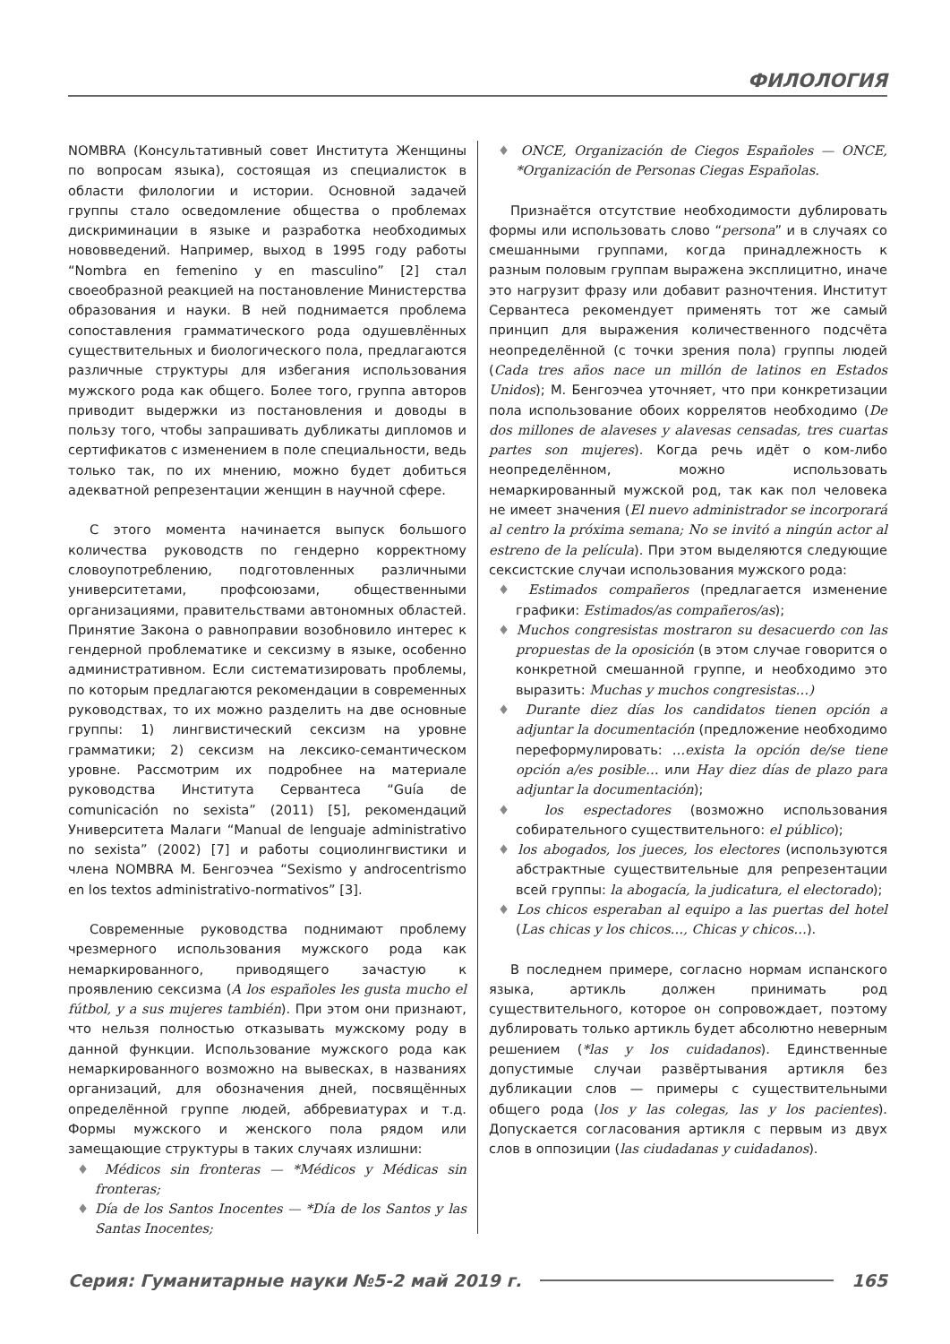ФИЛОЛОГИЯ
NOMBRA (Консультативный совет Института Женщины по вопросам языка), состоящая из специалисток в области филологии и истории. Основной задачей группы стало осведомление общества о проблемах дискриминации в языке и разработка необходимых нововведений. Например, выход в 1995 году работы “Nombra en femenino y en masculino” [2] стал своеобразной реакцией на постановление Министерства образования и науки. В ней поднимается проблема сопоставления грамматического рода одушевлённых существительных и биологического пола, предлагаются различные структуры для избегания использования мужского рода как общего. Более того, группа авторов приводит выдержки из постановления и доводы в пользу того, чтобы запрашивать дубликаты дипломов и сертификатов с изменением в поле специальности, ведь только так, по их мнению, можно будет добиться адекватной репрезентации женщин в научной сфере.
С этого момента начинается выпуск большого количества руководств по гендерно корректному словоупотреблению, подготовленных различными университетами, профсоюзами, общественными организациями, правительствами автономных областей. Принятие Закона о равноправии возобновило интерес к гендерной проблематике и сексизму в языке, особенно административном. Если систематизировать проблемы, по которым предлагаются рекомендации в современных руководствах, то их можно разделить на две основные группы: 1) лингвистический сексизм на уровне грамматики; 2) сексизм на лексико-семантическом уровне. Рассмотрим их подробнее на материале руководства Института Сервантеса “Guía de comunicación no sexista” (2011) [5], рекомендаций Университета Малаги “Manual de lenguaje administrativo no sexista” (2002) [7] и работы социолингвистики и члена NOMBRA М. Бенгоэчеа “Sexismo y androcentrismo en los textos administrativo-normativos” [3].
Современные руководства поднимают проблему чрезмерного использования мужского рода как немаркированного, приводящего зачастую к проявлению сексизма (A los españoles les gusta mucho el fútbol, y a sus mujeres también). При этом они признают, что нельзя полностью отказывать мужскому роду в данной функции. Использование мужского рода как немаркированного возможно на вывесках, в названиях организаций, для обозначения дней, посвящённых определённой группе людей, аббревиатурах и т.д. Формы мужского и женского пола рядом или замещающие структуры в таких случаях излишни:
♦ Médicos sin fronteras — *Médicos y Médicas sin fronteras;
♦ Día de los Santos Inocentes — *Día de los Santos y las Santas Inocentes;
♦ ONCE, Organización de Ciegos Españoles — ONCE, *Organización de Personas Ciegas Españolas.
Признаётся отсутствие необходимости дублировать формы или использовать слово “persona” и в случаях со смешанными группами, когда принадлежность к разным половым группам выражена эксплицитно, иначе это нагрузит фразу или добавит разночтения. Институт Сервантеса рекомендует применять тот же самый принцип для выражения количественного подсчёта неопределённой (с точки зрения пола) группы людей (Cada tres años nace un millón de latinos en Estados Unidos); М. Бенгоэчеа уточняет, что при конкретизации пола использование обоих коррелятов необходимо (De dos millones de alaveses y alavesas censadas, tres cuartas partes son mujeres). Когда речь идёт о ком-либо неопределённом, можно использовать немаркированный мужской род, так как пол человека не имеет значения (El nuevo administrador se incorporará al centro la próxima semana; No se invitó a ningún actor al estreno de la película). При этом выделяются следующие сексистские случаи использования мужского рода:
♦ Estimados compañeros (предлагается изменение графики: Estimados/as compañeros/as);
♦ Muchos congresistas mostraron su desacuerdo con las propuestas de la oposición (в этом случае говорится о конкретной смешанной группе, и необходимо это выразить: Muchas y muchos congresistas…)
♦ Durante diez días los candidatos tienen opción a adjuntar la documentación (предложение необходимо переформулировать: …exista la opción de/se tiene opción a/es posible… или Hay diez días de plazo para adjuntar la documentación);
♦ los espectadores (возможно использования собирательного существительного: el público);
♦ los abogados, los jueces, los electores (используются абстрактные существительные для репрезентации всей группы: la abogacía, la judicatura, el electorado);
♦ Los chicos esperaban al equipo a las puertas del hotel (Las chicas y los chicos…, Chicas y chicos…).
В последнем примере, согласно нормам испанского языка, артикль должен принимать род существительного, которое он сопровождает, поэтому дублировать только артикль будет абсолютно неверным решением (*las y los cuidadanos). Единственные допустимые случаи развёртывания артикля без дубликации слов — примеры с существительными общего рода (los y las colegas, las y los pacientes). Допускается согласования артикля с первым из двух слов в оппозиции (las ciudadanas y cuidadanos).
Серия: Гуманитарные науки №5-2 май 2019 г. 165